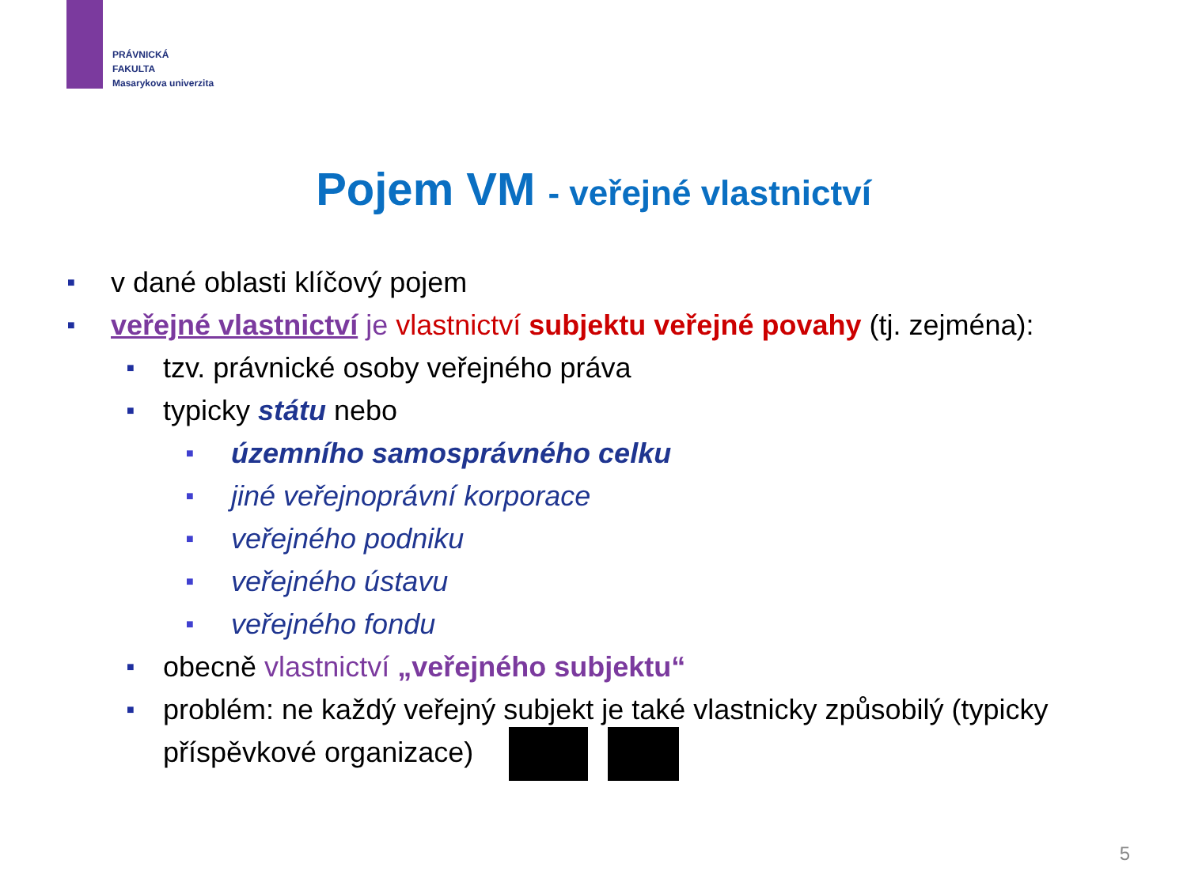PRÁVNICKÁ
FAKULTA
Masarykova univerzita
Pojem VM - veřejné vlastnictví
■ v dané oblasti klíčový pojem
■ veřejné vlastnictví je vlastnictví subjektu veřejné povahy (tj. zejména):
■ tzv. právnické osoby veřejného práva
■ typicky státu nebo
■ územního samosprávného celku
■ jiné veřejnoprávní korporace
■ veřejného podniku
■ veřejného ústavu
■ veřejného fondu
■ obecně vlastnictví „veřejného subjektu“
■ problém: ne každý veřejný subjekt je také vlastnicky způsobilý (typicky příspěvkové organizace)
5